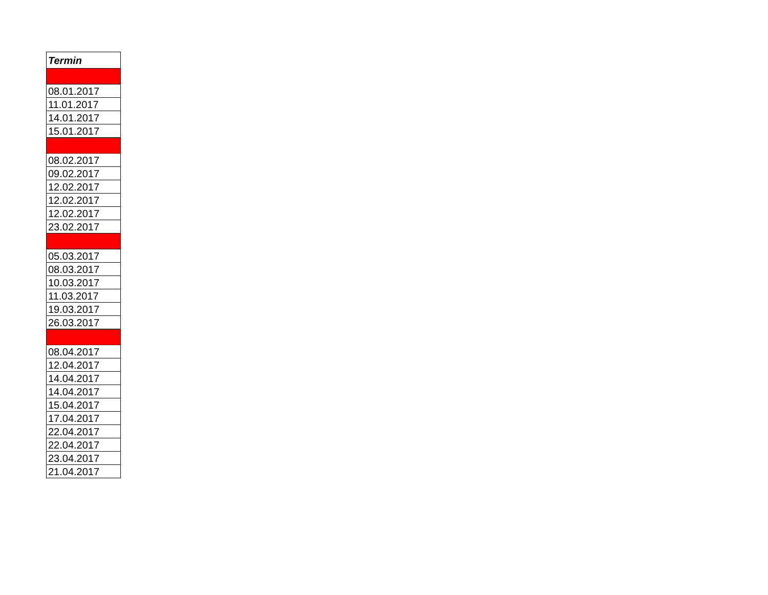| Termin |
| --- |
| 08.01.2017 |
| 11.01.2017 |
| 14.01.2017 |
| 15.01.2017 |
| 08.02.2017 |
| 09.02.2017 |
| 12.02.2017 |
| 12.02.2017 |
| 12.02.2017 |
| 23.02.2017 |
| 05.03.2017 |
| 08.03.2017 |
| 10.03.2017 |
| 11.03.2017 |
| 19.03.2017 |
| 26.03.2017 |
| 08.04.2017 |
| 12.04.2017 |
| 14.04.2017 |
| 14.04.2017 |
| 15.04.2017 |
| 17.04.2017 |
| 22.04.2017 |
| 22.04.2017 |
| 23.04.2017 |
| 21.04.2017 |